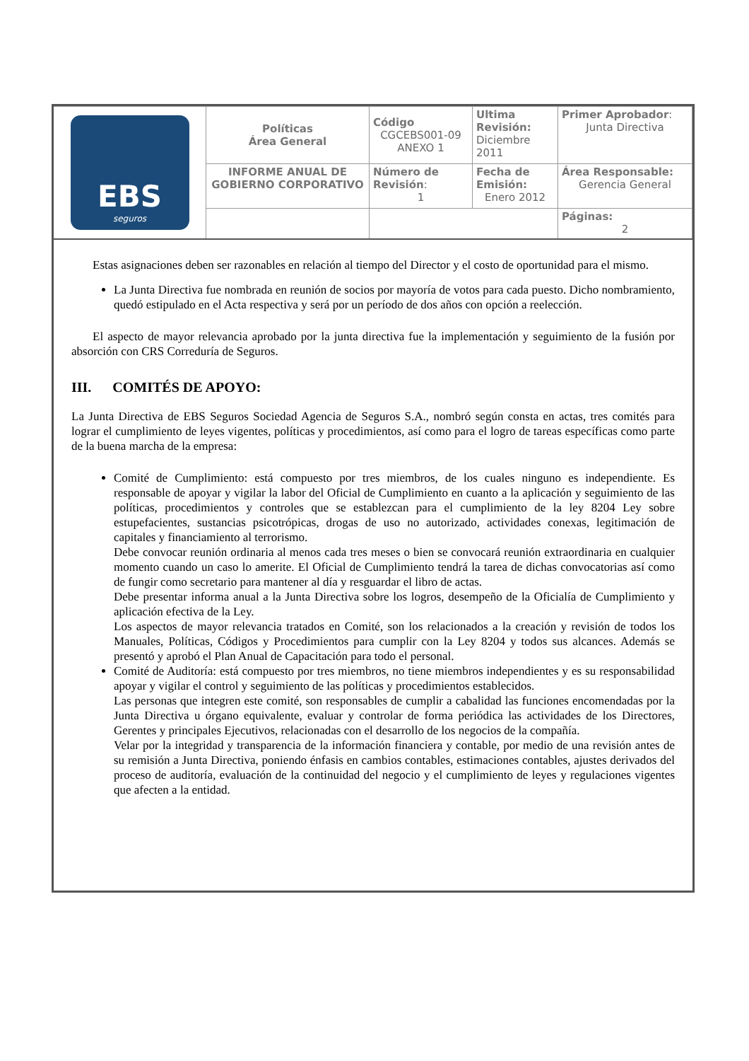| EBS seguros | Políticas Área General | Código CGCEBS001-09 ANEXO 1 | Ultima Revisión: Diciembre 2011 | Primer Aprobador : Junta Directiva |
| | INFORME ANUAL DE GOBIERNO CORPORATIVO | Número de Revisión : 1 | Fecha de Emisión: Enero 2012 | Área Responsable: Gerencia General |
| | | | | Páginas: 2 |
Estas asignaciones deben ser razonables en relación al tiempo del Director y el costo de oportunidad para el mismo.
La Junta Directiva fue nombrada en reunión de socios por mayoría de votos para cada puesto. Dicho nombramiento, quedó estipulado en el Acta respectiva y será por un período de dos años con opción a reelección.
El aspecto de mayor relevancia aprobado por la junta directiva fue la implementación y seguimiento de la fusión por absorción con CRS Correduría de Seguros.
III. COMITÉS DE APOYO:
La Junta Directiva de EBS Seguros Sociedad Agencia de Seguros S.A., nombró según consta en actas, tres comités para lograr el cumplimiento de leyes vigentes, políticas y procedimientos, así como para el logro de tareas específicas como parte de la buena marcha de la empresa:
Comité de Cumplimiento: está compuesto por tres miembros, de los cuales ninguno es independiente. Es responsable de apoyar y vigilar la labor del Oficial de Cumplimiento en cuanto a la aplicación y seguimiento de las políticas, procedimientos y controles que se establezcan para el cumplimiento de la ley 8204 Ley sobre estupefacientes, sustancias psicotrópicas, drogas de uso no autorizado, actividades conexas, legitimación de capitales y financiamiento al terrorismo.
Debe convocar reunión ordinaria al menos cada tres meses o bien se convocará reunión extraordinaria en cualquier momento cuando un caso lo amerite. El Oficial de Cumplimiento tendrá la tarea de dichas convocatorias así como de fungir como secretario para mantener al día y resguardar el libro de actas.
Debe presentar informa anual a la Junta Directiva sobre los logros, desempeño de la Oficialía de Cumplimiento y aplicación efectiva de la Ley.
Los aspectos de mayor relevancia tratados en Comité, son los relacionados a la creación y revisión de todos los Manuales, Políticas, Códigos y Procedimientos para cumplir con la Ley 8204 y todos sus alcances. Además se presentó y aprobó el Plan Anual de Capacitación para todo el personal.
Comité de Auditoría: está compuesto por tres miembros, no tiene miembros independientes y es su responsabilidad apoyar y vigilar el control y seguimiento de las políticas y procedimientos establecidos.
Las personas que integren este comité, son responsables de cumplir a cabalidad las funciones encomendadas por la Junta Directiva u órgano equivalente, evaluar y controlar de forma periódica las actividades de los Directores, Gerentes y principales Ejecutivos, relacionadas con el desarrollo de los negocios de la compañía.
Velar por la integridad y transparencia de la información financiera y contable, por medio de una revisión antes de su remisión a Junta Directiva, poniendo énfasis en cambios contables, estimaciones contables, ajustes derivados del proceso de auditoría, evaluación de la continuidad del negocio y el cumplimiento de leyes y regulaciones vigentes que afecten a la entidad.